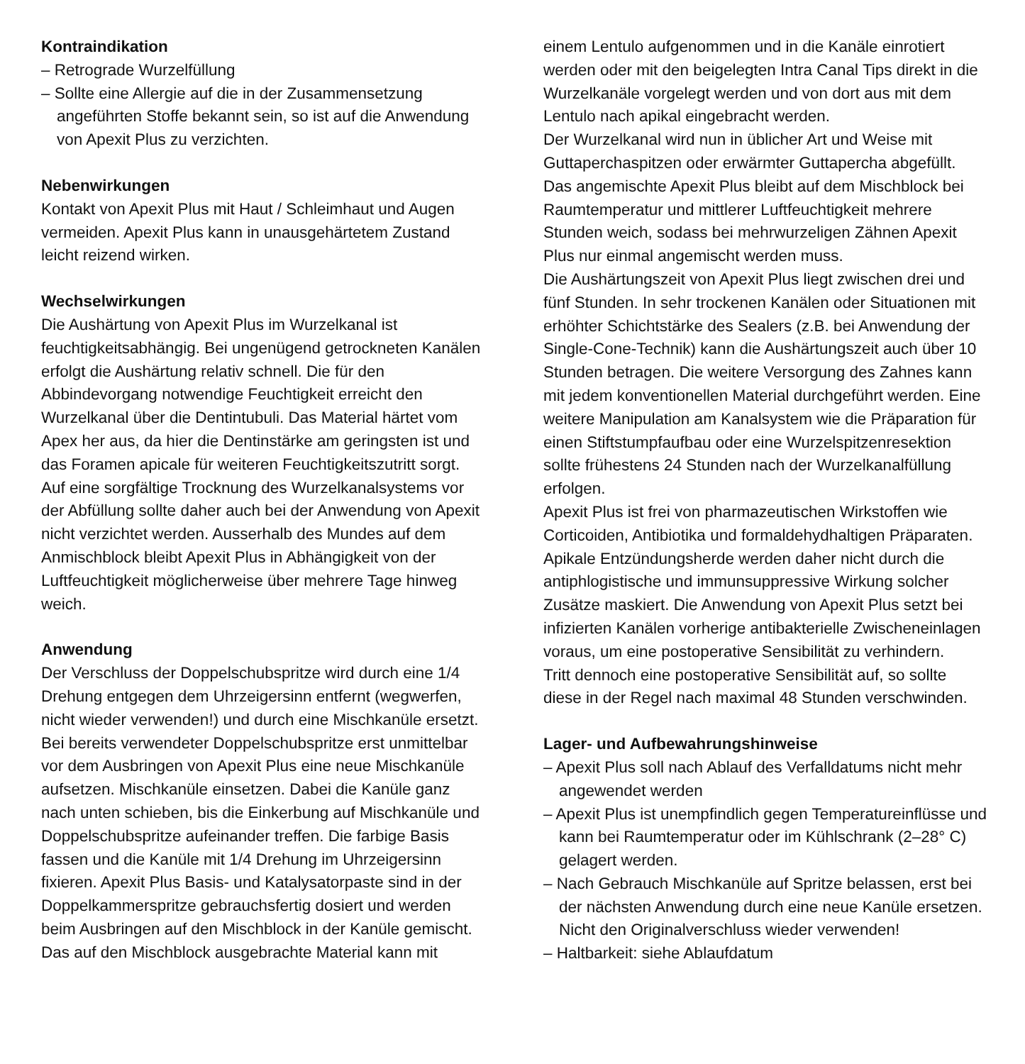Kontraindikation
– Retrograde Wurzelfüllung
– Sollte eine Allergie auf die in der Zusammensetzung angeführten Stoffe bekannt sein, so ist auf die Anwendung von Apexit Plus zu verzichten.
Nebenwirkungen
Kontakt von Apexit Plus mit Haut / Schleimhaut und Augen vermeiden. Apexit Plus kann in unausgehärtetem Zustand leicht reizend wirken.
Wechselwirkungen
Die Aushärtung von Apexit Plus im Wurzelkanal ist feuchtigkeitsabhängig. Bei ungenügend getrockneten Kanälen erfolgt die Aushärtung relativ schnell. Die für den Abbindevorgang notwendige Feuchtigkeit erreicht den Wurzelkanal über die Dentintubuli. Das Material härtet vom Apex her aus, da hier die Dentinstärke am geringsten ist und das Foramen apicale für weiteren Feuchtigkeitszutritt sorgt. Auf eine sorgfältige Trocknung des Wurzelkanalsystems vor der Abfüllung sollte daher auch bei der Anwendung von Apexit nicht verzichtet werden. Ausserhalb des Mundes auf dem Anmischblock bleibt Apexit Plus in Abhängigkeit von der Luftfeuchtigkeit möglicherweise über mehrere Tage hinweg weich.
Anwendung
Der Verschluss der Doppelschubspritze wird durch eine 1/4 Drehung entgegen dem Uhrzeigersinn entfernt (wegwerfen, nicht wieder verwenden!) und durch eine Mischkanüle ersetzt. Bei bereits verwendeter Doppelschubspritze erst unmittelbar vor dem Ausbringen von Apexit Plus eine neue Mischkanüle aufsetzen. Mischkanüle einsetzen. Dabei die Kanüle ganz nach unten schieben, bis die Einkerbung auf Mischkanüle und Doppelschubspritze aufeinander treffen. Die farbige Basis fassen und die Kanüle mit 1/4 Drehung im Uhrzeigersinn fixieren. Apexit Plus Basis- und Katalysatorpaste sind in der Doppelkammerspritze gebrauchsfertig dosiert und werden beim Ausbringen auf den Mischblock in der Kanüle gemischt.
Das auf den Mischblock ausgebrachte Material kann mit
einem Lentulo aufgenommen und in die Kanäle einrotiert werden oder mit den beigelegten Intra Canal Tips direkt in die Wurzelkanäle vorgelegt werden und von dort aus mit dem Lentulo nach apikal eingebracht werden.
Der Wurzelkanal wird nun in üblicher Art und Weise mit Guttaperchaspitzen oder erwärmter Guttapercha abgefüllt. Das angemischte Apexit Plus bleibt auf dem Mischblock bei Raumtemperatur und mittlerer Luftfeuchtigkeit mehrere Stunden weich, sodass bei mehrwurzeligen Zähnen Apexit Plus nur einmal angemischt werden muss.
Die Aushärtungszeit von Apexit Plus liegt zwischen drei und fünf Stunden. In sehr trockenen Kanälen oder Situationen mit erhöhter Schichtstärke des Sealers (z.B. bei Anwendung der Single-Cone-Technik) kann die Aushärtungszeit auch über 10 Stunden betragen. Die weitere Versorgung des Zahnes kann mit jedem konventionellen Material durchgeführt werden. Eine weitere Manipulation am Kanalsystem wie die Präparation für einen Stiftstumpfaufbau oder eine Wurzelspitzenresektion sollte frühestens 24 Stunden nach der Wurzelkanalfüllung erfolgen.
Apexit Plus ist frei von pharmazeutischen Wirkstoffen wie Corticoiden, Antibiotika und formaldehydhaltigen Präparaten.
Apikale Entzündungsherde werden daher nicht durch die antiphlogistische und immunsuppressive Wirkung solcher Zusätze maskiert. Die Anwendung von Apexit Plus setzt bei infizierten Kanälen vorherige antibakterielle Zwischeneinlagen voraus, um eine postoperative Sensibilität zu verhindern.
Tritt dennoch eine postoperative Sensibilität auf, so sollte diese in der Regel nach maximal 48 Stunden verschwinden.
Lager- und Aufbewahrungshinweise
– Apexit Plus soll nach Ablauf des Verfalldatums nicht mehr angewendet werden
– Apexit Plus ist unempfindlich gegen Temperatureinflüsse und kann bei Raumtemperatur oder im Kühlschrank (2–28° C) gelagert werden.
– Nach Gebrauch Mischkanüle auf Spritze belassen, erst bei der nächsten Anwendung durch eine neue Kanüle ersetzen. Nicht den Originalverschluss wieder verwenden!
– Haltbarkeit: siehe Ablaufdatum